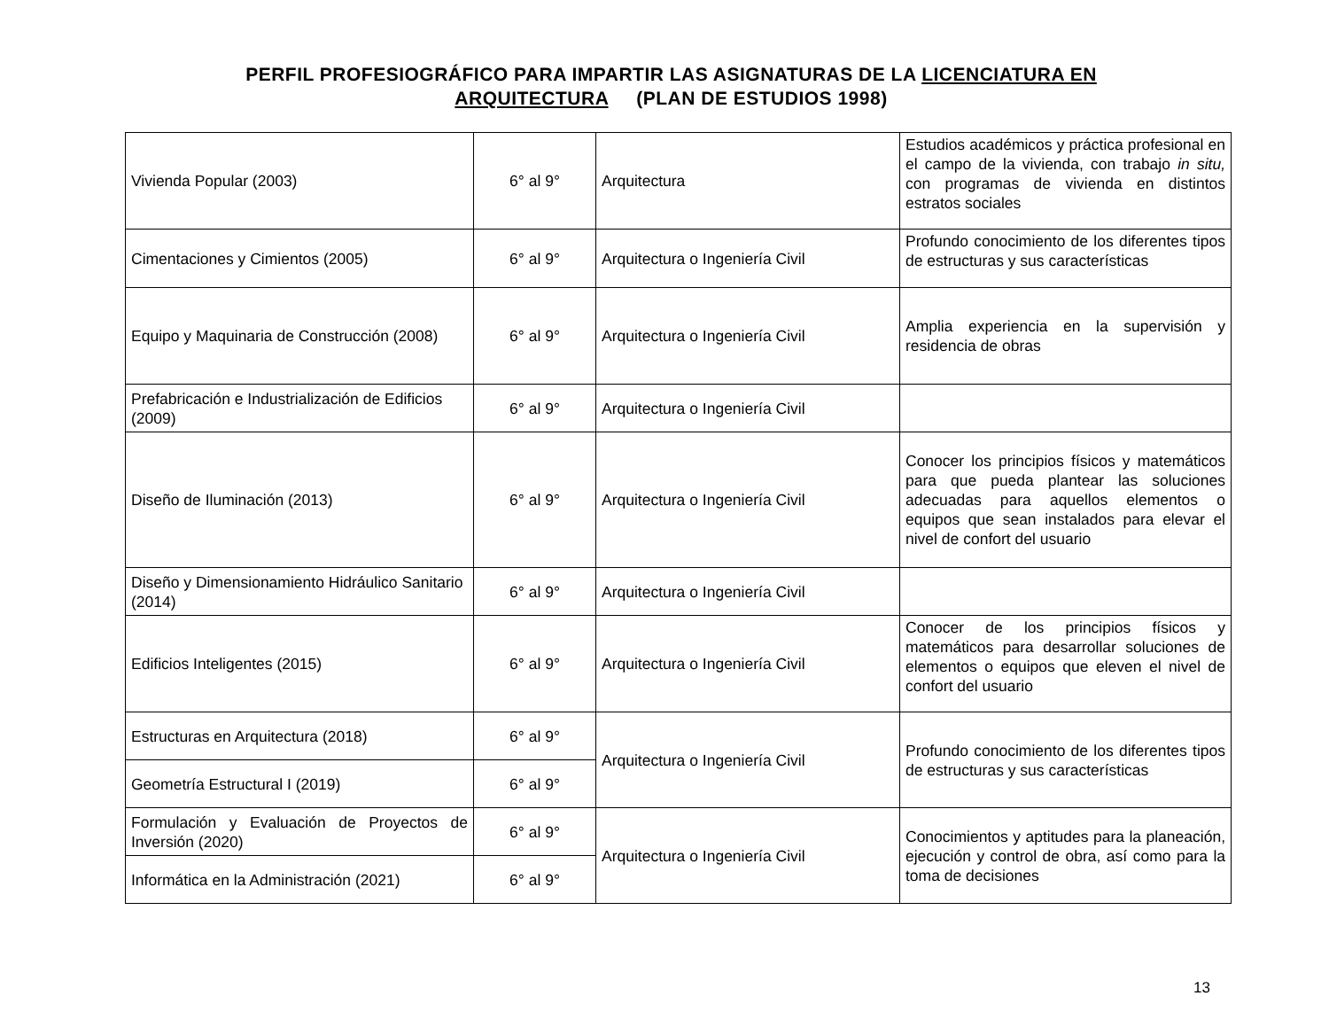PERFIL PROFESIOGRÁFICO PARA IMPARTIR LAS ASIGNATURAS DE LA LICENCIATURA EN
ARQUITECTURA (PLAN DE ESTUDIOS 1998)
| Vivienda Popular (2003) | 6° al 9° | Arquitectura | Estudios académicos y práctica profesional en el campo de la vivienda, con trabajo in situ, con programas de vivienda en distintos estratos sociales |
| Cimentaciones y Cimientos (2005) | 6° al 9° | Arquitectura o Ingeniería Civil | Profundo conocimiento de los diferentes tipos de estructuras y sus características |
| Equipo y Maquinaria de Construcción (2008) | 6° al 9° | Arquitectura o Ingeniería Civil | Amplia experiencia en la supervisión y residencia de obras |
| Prefabricación e Industrialización de Edificios (2009) | 6° al 9° | Arquitectura o Ingeniería Civil | |
| Diseño de Iluminación (2013) | 6° al 9° | Arquitectura o Ingeniería Civil | Conocer los principios físicos y matemáticos para que pueda plantear las soluciones adecuadas para aquellos elementos o equipos que sean instalados para elevar el nivel de confort del usuario |
| Diseño y Dimensionamiento Hidráulico Sanitario (2014) | 6° al 9° | Arquitectura o Ingeniería Civil | |
| Edificios Inteligentes (2015) | 6° al 9° | Arquitectura o Ingeniería Civil | Conocer de los principios físicos y matemáticos para desarrollar soluciones de elementos o equipos que eleven el nivel de confort del usuario |
| Estructuras en Arquitectura (2018) | 6° al 9° | Arquitectura o Ingeniería Civil | Profundo conocimiento de los diferentes tipos de estructuras y sus características |
| Geometría Estructural I (2019) | 6° al 9° | | |
| Formulación y Evaluación de Proyectos de Inversión (2020) | 6° al 9° | Arquitectura o Ingeniería Civil | Conocimientos y aptitudes para la planeación, ejecución y control de obra, así como para la toma de decisiones |
| Informática en la Administración (2021) | 6° al 9° | | |
13